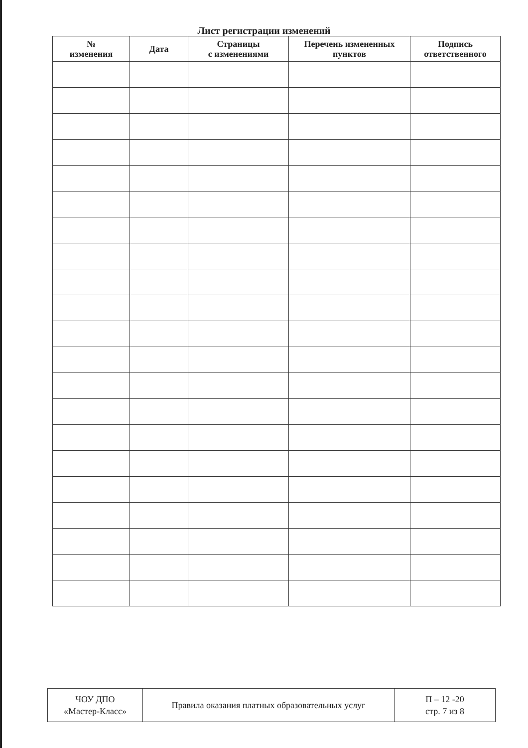Лист регистрации изменений
| № изменения | Дата | Страницы с изменениями | Перечень измененных пунктов | Подпись ответственного |
| --- | --- | --- | --- | --- |
| ЧОУ ДПО «Мастер-Класс» | Правила оказания платных образовательных услуг | П – 12 -20 стр. 7 из 8 |